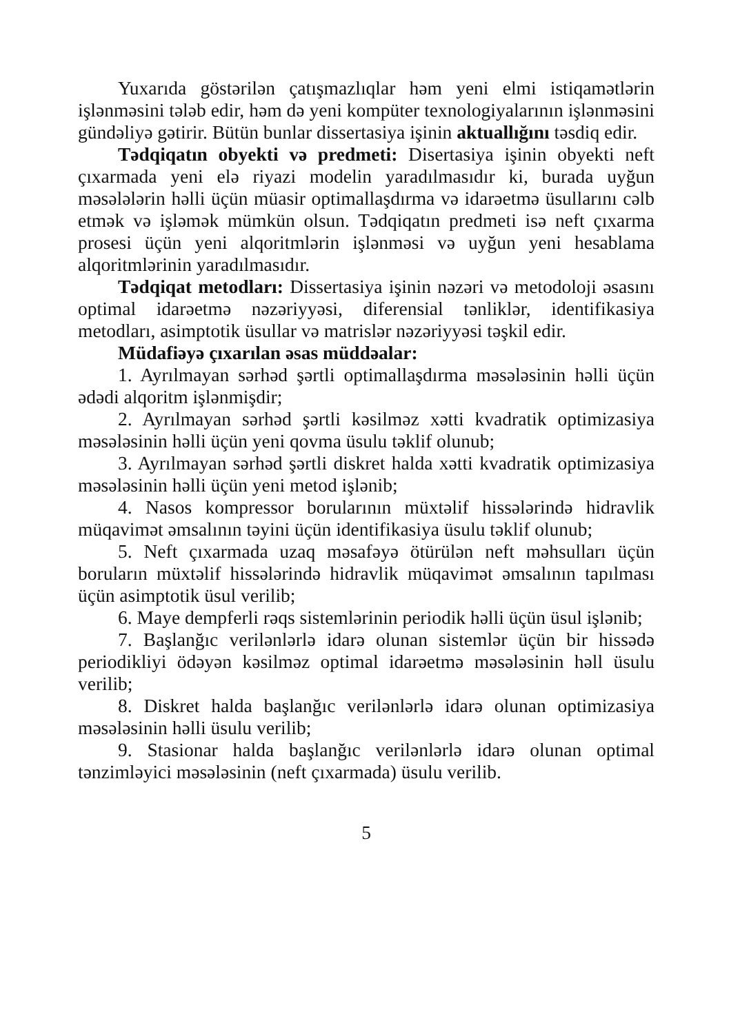Yuxarıda göstərilən çatışmazlıqlar həm yeni elmi istiqamətlərin işlənməsini tələb edir, həm də yeni kompüter texnologiyalarının işlənməsini gündəliyə gətirir. Bütün bunlar dissertasiya işinin aktuallığını təsdiq edir.
Tədqiqatın obyekti və predmeti: Disertasiya işinin obyekti neft çıxarmada yeni elə riyazi modelin yaradılmasıdır ki, burada uyğun məsələlərin həlli üçün müasir optimallaşdırma və idarəetmə üsullarını cəlb etmək və işləmək mümkün olsun. Tədqiqatın predmeti isə neft çıxarma prosesi üçün yeni alqoritmlərin işlənməsi və uyğun yeni hesablama alqoritmlərinin yaradılmasıdır.
Tədqiqat metodları: Dissertasiya işinin nəzəri və metodoloji əsasını optimal idarəetmə nəzəriyyəsi, diferensial tənliklər, identifikasiya metodları, asimptotik üsullar və matrislər nəzəriyyəsi təşkil edir.
Müdafiəyə çıxarılan əsas müddəalar:
1. Ayrılmayan sərhəd şərtli optimallaşdırma məsələsinin həlli üçün ədədi alqoritm işlənmişdir;
2. Ayrılmayan sərhəd şərtli kəsilməz xətti kvadratik optimizasiya məsələsinin həlli üçün yeni qovma üsulu təklif olunub;
3. Ayrılmayan sərhəd şərtli diskret halda xətti kvadratik optimizasiya məsələsinin həlli üçün yeni metod işlənib;
4. Nasos kompressor borularının müxtəlif hissələrində hidravlik müqavimət əmsalının təyini üçün identifikasiya üsulu təklif olunub;
5. Neft çıxarmada uzaq məsafəyə ötürülən neft məhsulları üçün boruların müxtəlif hissələrində hidravlik müqavimət əmsalının tapılması üçün asimptotik üsul verilib;
6. Maye dempferli rəqs sistemlərinin periodik həlli üçün üsul işlənib;
7. Başlanğıc verilənlərlə idarə olunan sistemlər üçün bir hissədə periodikliyi ödəyən kəsilməz optimal idarəetmə məsələsinin həll üsulu verilib;
8. Diskret halda başlanğıc verilənlərlə idarə olunan optimizasiya məsələsinin həlli üsulu verilib;
9. Stasionar halda başlanğıc verilənlərlə idarə olunan optimal tənzimləyici məsələsinin (neft çıxarmada) üsulu verilib.
5